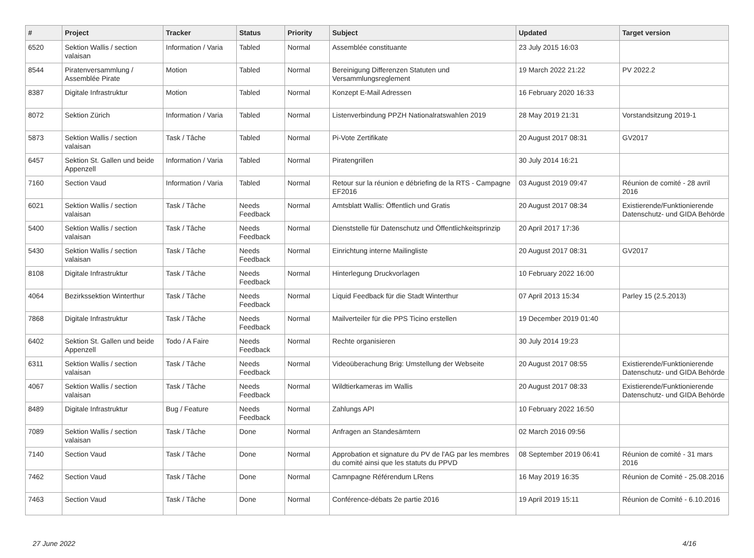| # | Project | Tracker | Status | Priority | Subject | Updated | Target version |
| --- | --- | --- | --- | --- | --- | --- | --- |
| 6520 | Sektion Wallis / section valaisan | Information / Varia | Tabled | Normal | Assemblée constituante | 23 July 2015 16:03 | |
| 8544 | Piratenversammlung / Assemblée Pirate | Motion | Tabled | Normal | Bereinigung Differenzen Statuten und Versammlungsreglement | 19 March 2022 21:22 | PV 2022.2 |
| 8387 | Digitale Infrastruktur | Motion | Tabled | Normal | Konzept E-Mail Adressen | 16 February 2020 16:33 | |
| 8072 | Sektion Zürich | Information / Varia | Tabled | Normal | Listenverbindung PPZH Nationalratswahlen 2019 | 28 May 2019 21:31 | Vorstandsitzung 2019-1 |
| 5873 | Sektion Wallis / section valaisan | Task / Tâche | Tabled | Normal | Pi-Vote Zertifikate | 20 August 2017 08:31 | GV2017 |
| 6457 | Sektion St. Gallen und beide Appenzell | Information / Varia | Tabled | Normal | Piratengrillen | 30 July 2014 16:21 | |
| 7160 | Section Vaud | Information / Varia | Tabled | Normal | Retour sur la réunion e débriefing de la RTS - Campagne EF2016 | 03 August 2019 09:47 | Réunion de comité - 28 avril 2016 |
| 6021 | Sektion Wallis / section valaisan | Task / Tâche | Needs Feedback | Normal | Amtsblatt Wallis: Öffentlich und Gratis | 20 August 2017 08:34 | Existierende/Funktionierende Datenschutz- und GIDA Behörde |
| 5400 | Sektion Wallis / section valaisan | Task / Tâche | Needs Feedback | Normal | Dienststelle für Datenschutz und Öffentlichkeitsprinzip | 20 April 2017 17:36 | |
| 5430 | Sektion Wallis / section valaisan | Task / Tâche | Needs Feedback | Normal | Einrichtung interne Mailingliste | 20 August 2017 08:31 | GV2017 |
| 8108 | Digitale Infrastruktur | Task / Tâche | Needs Feedback | Normal | Hinterlegung Druckvorlagen | 10 February 2022 16:00 | |
| 4064 | Bezirkssektion Winterthur | Task / Tâche | Needs Feedback | Normal | Liquid Feedback für die Stadt Winterthur | 07 April 2013 15:34 | Parley 15 (2.5.2013) |
| 7868 | Digitale Infrastruktur | Task / Tâche | Needs Feedback | Normal | Mailverteiler für die PPS Ticino erstellen | 19 December 2019 01:40 | |
| 6402 | Sektion St. Gallen und beide Appenzell | Todo / A Faire | Needs Feedback | Normal | Rechte organisieren | 30 July 2014 19:23 | |
| 6311 | Sektion Wallis / section valaisan | Task / Tâche | Needs Feedback | Normal | Videoüberachung Brig: Umstellung der Webseite | 20 August 2017 08:55 | Existierende/Funktionierende Datenschutz- und GIDA Behörde |
| 4067 | Sektion Wallis / section valaisan | Task / Tâche | Needs Feedback | Normal | Wildtierkameras im Wallis | 20 August 2017 08:33 | Existierende/Funktionierende Datenschutz- und GIDA Behörde |
| 8489 | Digitale Infrastruktur | Bug / Feature | Needs Feedback | Normal | Zahlungs API | 10 February 2022 16:50 | |
| 7089 | Sektion Wallis / section valaisan | Task / Tâche | Done | Normal | Anfragen an Standesämtern | 02 March 2016 09:56 | |
| 7140 | Section Vaud | Task / Tâche | Done | Normal | Approbation et signature du PV de l'AG par les membres du comité ainsi que les statuts du PPVD | 08 September 2019 06:41 | Réunion de comité - 31 mars 2016 |
| 7462 | Section Vaud | Task / Tâche | Done | Normal | Camnpagne Référendum LRens | 16 May 2019 16:35 | Réunion de Comité - 25.08.2016 |
| 7463 | Section Vaud | Task / Tâche | Done | Normal | Conférence-débats 2e partie 2016 | 19 April 2019 15:11 | Réunion de Comité - 6.10.2016 |
27 June 2022 4/16